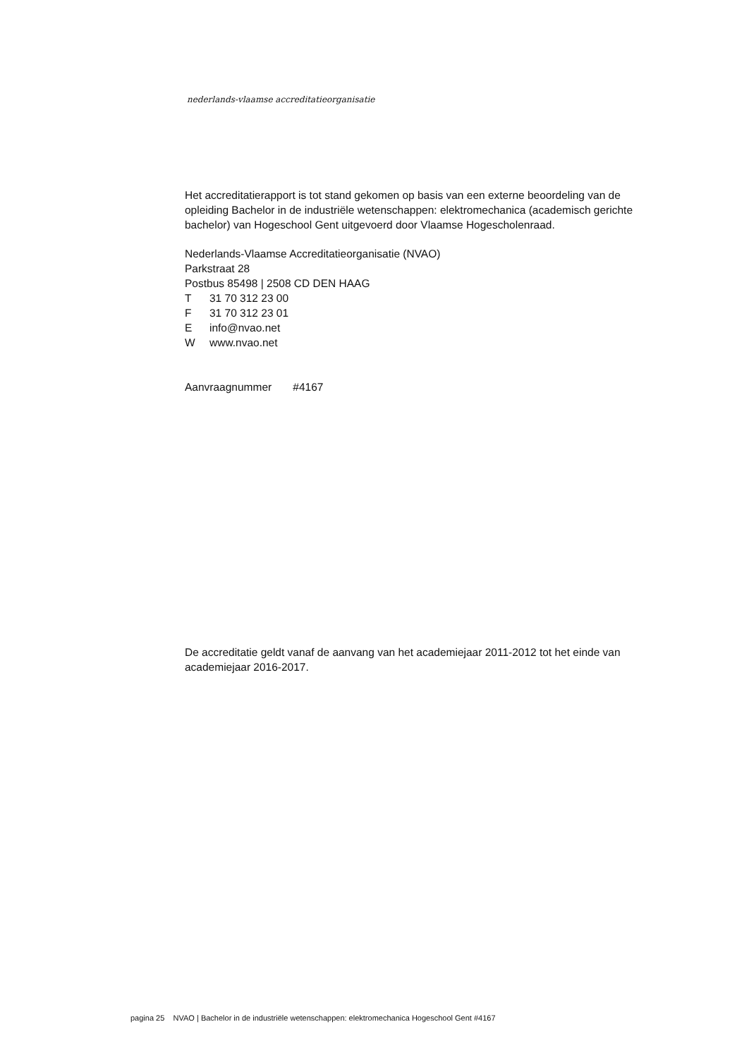nederlands-vlaamse accreditatieorganisatie
Het accreditatierapport is tot stand gekomen op basis van een externe beoordeling van de opleiding Bachelor in de industriële wetenschappen: elektromechanica (academisch gerichte bachelor) van Hogeschool Gent uitgevoerd door Vlaamse Hogescholenraad.
Nederlands-Vlaamse Accreditatieorganisatie (NVAO)
Parkstraat 28
Postbus 85498 | 2508 CD DEN HAAG
T 31 70 312 23 00
F 31 70 312 23 01
Einfo@nvao.net
Wwww.nvao.net
Aanvraagnummer #4167
De accreditatie geldt vanaf de aanvang van het academiejaar 2011-2012 tot het einde van academiejaar 2016-2017.
pagina 25 NVAO | Bachelor in de industriële wetenschappen: elektromechanica Hogeschool Gent #4167